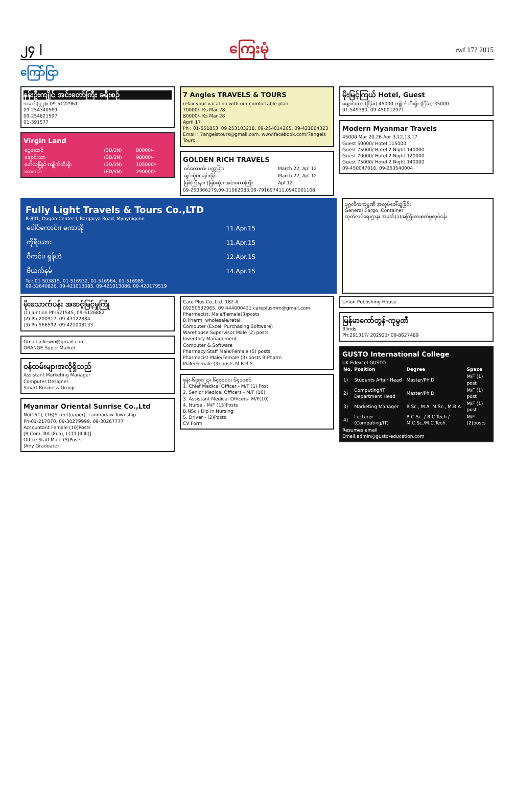၂၄ | ကြေးမုံ rwf 17? 2015
ကြော်ငြာ
နန်းဦးကျိုင် အင်းတော်ကြီး ခရီးစဉ်
အမှတ်(၄၂)။ 09-5122961
09-254340569
09-254821597
01-391577
Virgin Land
| ငွေဆောင် | (3D/2N) | 80000/- |
| ချောင်းသာ | (3D/2N) | 98000/- |
| မော်လမြိုင်-ကျိုက်ထီးရိုး | (3D/2N) | 105000/- |
| ထားဝယ် | (6D/5N) | 290000/- |
7 Angles TRAVELS & TOURS
relax your vacation with our comfortable plan
70000/- Ks Mar 28
80000/- Ks Mar 28
April 17
Ph : 01-551853, 09 253103218, 09-254014265, 09-421064323
Email : 7angelstours@gmail.com, www.facebook.com/7angels Tours
GOLDEN RICH TRAVELS
| ဝင်ကောက်၊ ပတ္တမြား | March 22, Apl 12 |
| ချင်းပိုင်၊ ချင်းရိုင် | March 22, Apl 12 |
| မြစ်ကြီးနား (မြစ်ဆုံ)၊ အင်းတော်ကြီး | Apl 12 |
09-250366279,09-31062083,09-791697411,0940001168
မိုးမြင့်ကြယ် Hotel, Guest
ချောင်းသာ (ငြိမ်း) 45000 ကျိုက်ထီးရိုး (ငြိမ်း) 35000
01-549380, 09-450012971
Modern Myanmar Travels
45000 Mar 20,26 Apr 3,12,13,17
Guest 50000/ Hotel 115000
Guest 75000/ Hotel 2 Night 140000
Guest 70000/ Hotel 2 Night 120000
Guest 75000/ Hotel 2 Night 140000
09-450047016, 09-253540004
Fully Light Travels & Tours Co.,LTD
B-801, Dagon Center I, Bargarya Road, Myaynigone
| ပေါင်ကောင်း၊ မကာအို | 11.Apr.15 |
| ကိုရီးယား | 11.Apr.15 |
| ဝီကင်း၊ ရှန်ဟဲ | 12.Apr.15 |
| ဗီယက်နမ် | 14.Apr.15 |
Tel: 01-503815, 01-516932, 01-516964, 01-516985
09-32640826, 09-421013085, 09-421013086, 09-420179519
ပုဂ္ဂလိကကုမ္ပဏီ အလုပ်ခေါ်ယူခြင်း
General Cargo, Container
ထုတ်လုပ်ရေးဌာန၊ အမှတ်(၁)အကြီးစားစက်မှုလုပ်ငန်း
မိုးသောက်ပန်း အဆင့်မြင့်မှုကြို
(1) Juntion Ph:571545, 09-5126882
(2) Ph:200917, 09-43122884
(3) Ph:566592, 09-421008133
Gmail-juliewin@gmail.com
ORANGE Super Market
ဝန်ထမ်းများအလိုရှိသည်
Assistant Marketing Manager
Computer Designer
Smart Business Group
Myanmar Oriental Sunrise Co.,Ltd
No(151), (16)Street(upper), Lanmadaw Township
Ph-01-217070, 09-30279999, 09-30267777
Accountant Female (10)Posts
[B.Com, BA (Eco), LCCI (II.III)]
Office Staff Male (5)Posts
(Any Graduate)
Care Plus Co.,Ltd. 182-A
09250532965, 09 444000431 careplusmm@gmail.com
Pharmacist, Male/Female(3)posts
B.Pharm, wholesale/retail
Computer (Excel, Purchasing Software)
Warehouse Supervisor Male (2) posts
Inventory Management
Computer & Software
Pharmacy Staff Male/Female (5) posts
Pharmacist Male/Female (3) posts B.Pharm
Male/Female (3) posts M.B.B.S
ဖုန်း-၆၄၇၁၂၃၊ ၆၄၇၀၀၀၊ ၆၄၁၀၈၆
1. Chief Medical Officer - M/F (1) Post
2. Senior Medical Officers - M/F (10)
3. Assistant Medical Officers- M/F(10)
4. Nurse - M/F (15)Posts
B.NSc / Dip in Nursing
5. Driver - (2)Posts
CV Form
Union Publishing House
မြန်မာကော်တွန်-ကုမ္ပဏီ
Blinds
Ph:291317/ 202921/ 09-8627489
GUSTO International College
UK Edexcel GUSTO
| No. | Position | Degree | Space |
| --- | --- | --- | --- |
| 1) | Students Affair Head | Master/Ph.D | M/F (1) post |
| 2) | Computing/IT Department Head | Master/Ph.D | M/F (1) post |
| 3) | Marketing Manager | B.Sc., M.A, M.Sc., M.B.A | M/F (1) post |
| 4) | Lecturer (Computing/IT) | B.C.Sc. / B.C.Tech./ M.C.Sc./M.C.Tech. | M/F (2)posts |
Resumes email
Email:admin@gusto-education.com